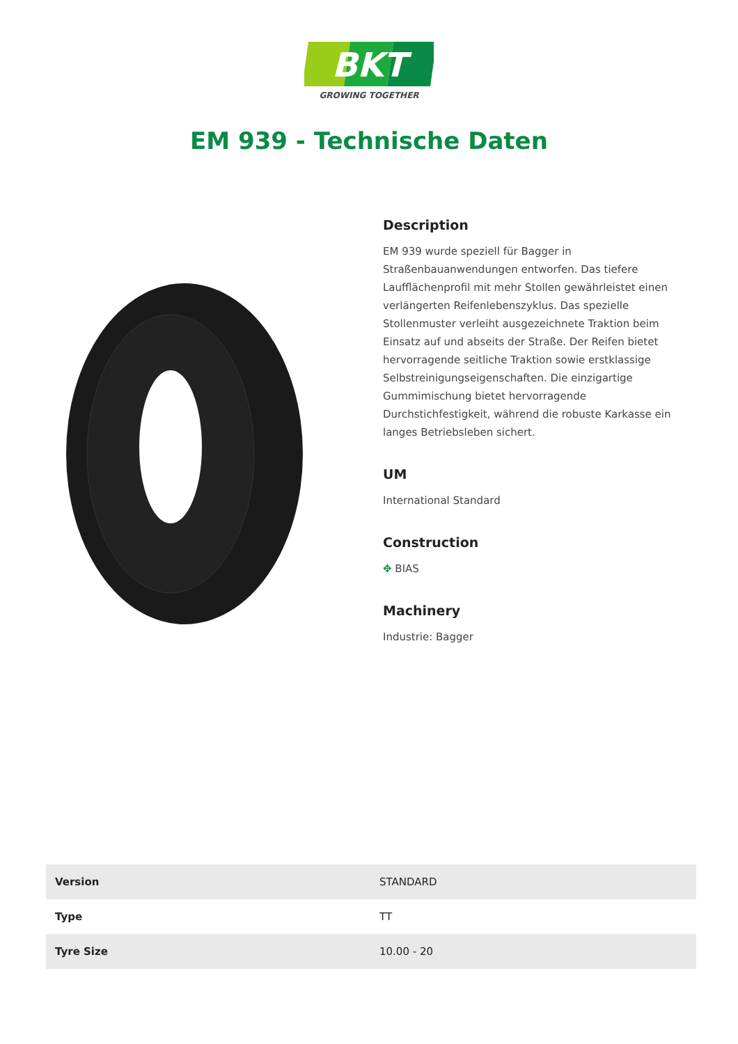BKT
GROWING TOGETHER
EM 939 - Technische Daten
Description
EM 939 wurde speziell für Bagger in Straßenbauanwendungen entworfen. Das tiefere Laufflächenprofil mit mehr Stollen gewährleistet einen verlängerten Reifenlebenszyklus. Das spezielle Stollenmuster verleiht ausgezeichnete Traktion beim Einsatz auf und abseits der Straße. Der Reifen bietet hervorragende seitliche Traktion sowie erstklassige Selbstreinigungseigenschaften. Die einzigartige Gummimischung bietet hervorragende Durchstichfestigkeit, während die robuste Karkasse ein langes Betriebsleben sichert.
UM
International Standard
Construction
✥ BIAS
Machinery
Industrie: Bagger
| Version | STANDARD |
| Type | TT |
| Tyre Size | 10.00 - 20 |